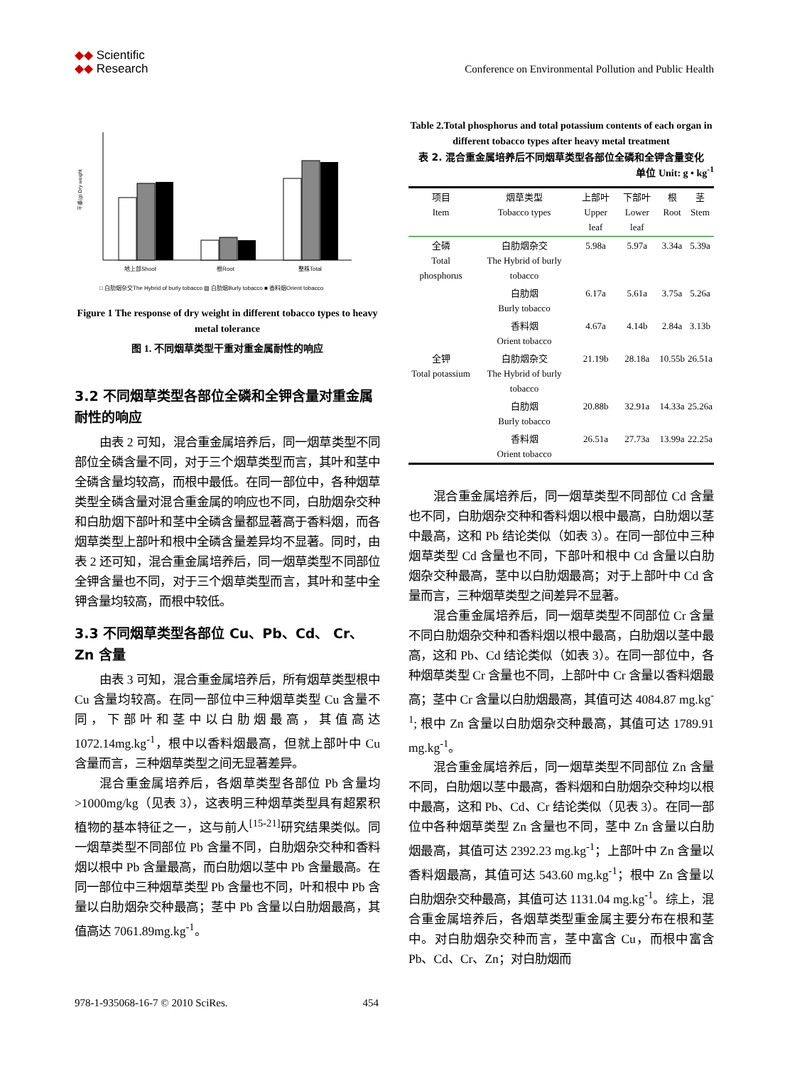◆◆ Scientific
◆◆ Research
Conference on Environmental Pollution and Public Health
干重(g) Dry weight
地上部Shoot
根Root
整株Total
□ 白肋烟杂交The Hybrid of burly tobacco ▨ 白肋烟Burly tobacco ■ 香料烟Orient tobacco
Figure 1 The response of dry weight in different tobacco types to heavy metal tolerance
图 1. 不同烟草类型干重对重金属耐性的响应
3.2 不同烟草类型各部位全磷和全钾含量对重金属耐性的响应
由表 2 可知，混合重金属培养后，同一烟草类型不同部位全磷含量不同，对于三个烟草类型而言，其叶和茎中全磷含量均较高，而根中最低。在同一部位中，各种烟草类型全磷含量对混合重金属的响应也不同，白肋烟杂交种和白肋烟下部叶和茎中全磷含量都显著高于香料烟，而各烟草类型上部叶和根中全磷含量差异均不显著。同时，由表 2 还可知，混合重金属培养后，同一烟草类型不同部位全钾含量也不同，对于三个烟草类型而言，其叶和茎中全钾含量均较高，而根中较低。
3.3 不同烟草类型各部位 Cu、Pb、Cd、 Cr、Zn 含量
由表 3 可知，混合重金属培养后，所有烟草类型根中 Cu 含量均较高。在同一部位中三种烟草类型 Cu 含量不同，下部叶和茎中以白肋烟最高，其值高达 1072.14mg.kg<sup>-1</sup>，根中以香料烟最高，但就上部叶中 Cu 含量而言，三种烟草类型之间无显著差异。
混合重金属培养后，各烟草类型各部位 Pb 含量均>1000mg/kg（见表 3），这表明三种烟草类型具有超累积植物的基本特征之一，这与前人<sup>[15-21]</sup>研究结果类似。同一烟草类型不同部位 Pb 含量不同，白肋烟杂交种和香料烟以根中 Pb 含量最高，而白肋烟以茎中 Pb 含量最高。在同一部位中三种烟草类型 Pb 含量也不同，叶和根中 Pb 含量以白肋烟杂交种最高；茎中 Pb 含量以白肋烟最高，其值高达 7061.89mg.kg<sup>-1</sup>。
Table 2.Total phosphorus and total potassium contents of each organ in different tobacco types after heavy metal treatment
表 2. 混合重金属培养后不同烟草类型各部位全磷和全钾含量变化
单位 Unit: g • kg<sup>-1</sup>
| 项目 Item | 烟草类型 Tobacco types | 上部叶 Upper leaf | 下部叶 Lower leaf | 根 Root | 茎 Stem |
| --- | --- | --- | --- | --- | --- |
| 全磷 Total phosphorus | 白肋烟杂交 The Hybrid of burly tobacco | 5.98a | 5.97a | 3.34a | 5.39a |
| | 白肋烟 Burly tobacco | 6.17a | 5.61a | 3.75a | 5.26a |
| | 香料烟 Orient tobacco | 4.67a | 4.14b | 2.84a | 3.13b |
| 全钾 Total potassium | 白肋烟杂交 The Hybrid of burly tobacco | 21.19b | 28.18a | 10.55b | 26.51a |
| | 白肋烟 Burly tobacco | 20.88b | 32.91a | 14.33a | 25.26a |
| | 香料烟 Orient tobacco | 26.51a | 27.73a | 13.99a | 22.25a |
混合重金属培养后，同一烟草类型不同部位 Cd 含量也不同，白肋烟杂交种和香料烟以根中最高，白肋烟以茎中最高，这和 Pb 结论类似（如表 3）。在同一部位中三种烟草类型 Cd 含量也不同，下部叶和根中 Cd 含量以白肋烟杂交种最高，茎中以白肋烟最高；对于上部叶中 Cd 含量而言，三种烟草类型之间差异不显著。
混合重金属培养后，同一烟草类型不同部位 Cr 含量不同白肋烟杂交种和香料烟以根中最高，白肋烟以茎中最高，这和 Pb、Cd 结论类似（如表 3）。在同一部位中，各种烟草类型 Cr 含量也不同，上部叶中 Cr 含量以香料烟最高；茎中 Cr 含量以白肋烟最高，其值可达 4084.87 mg.kg<sup>-1</sup>; 根中 Zn 含量以白肋烟杂交种最高，其值可达 1789.91 mg.kg<sup>-1</sup>。
混合重金属培养后，同一烟草类型不同部位 Zn 含量不同，白肋烟以茎中最高，香料烟和白肋烟杂交种均以根中最高，这和 Pb、Cd、Cr 结论类似（见表 3）。在同一部位中各种烟草类型 Zn 含量也不同，茎中 Zn 含量以白肋烟最高，其值可达 2392.23 mg.kg<sup>-1</sup>；上部叶中 Zn 含量以香料烟最高，其值可达 543.60 mg.kg<sup>-1</sup>；根中 Zn 含量以白肋烟杂交种最高，其值可达 1131.04 mg.kg<sup>-1</sup>。综上，混合重金属培养后，各烟草类型重金属主要分布在根和茎中。对白肋烟杂交种而言，茎中富含 Cu，而根中富含 Pb、Cd、Cr、Zn；对白肋烟而
978-1-935068-16-7 © 2010 SciRes. 454